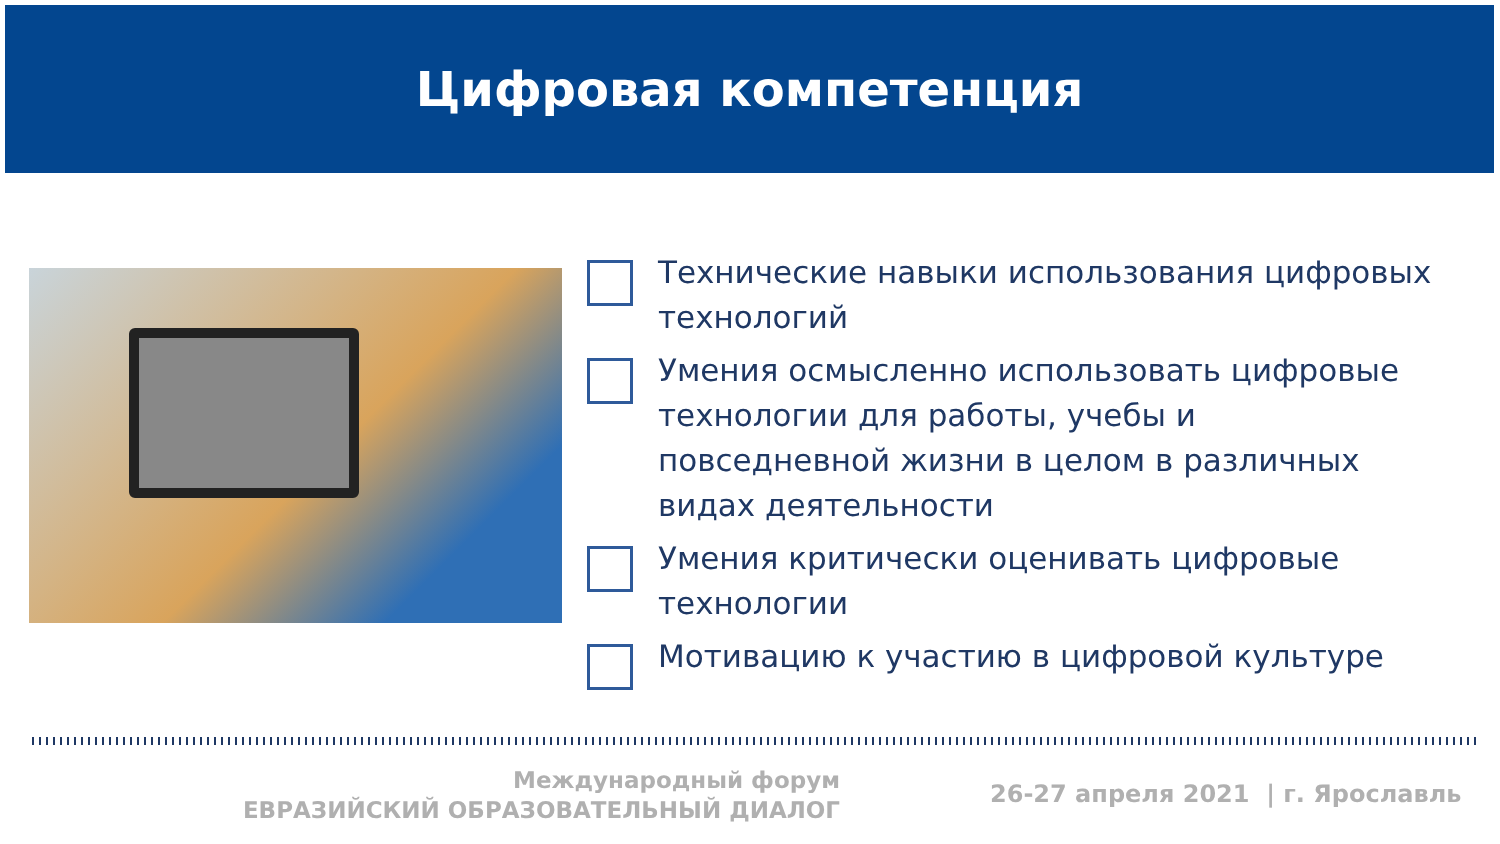Цифровая компетенция
Технические навыки использования цифровых технологий
Умения осмысленно использовать цифровые технологии для работы, учебы и повседневной жизни в целом в различных видах деятельности
Умения критически оценивать цифровые технологии
Мотивацию к участию в цифровой культуре
Международный форум
ЕВРАЗИЙСКИЙ ОБРАЗОВАТЕЛЬНЫЙ ДИАЛОГ
26-27 апреля 2021 | г. Ярославль